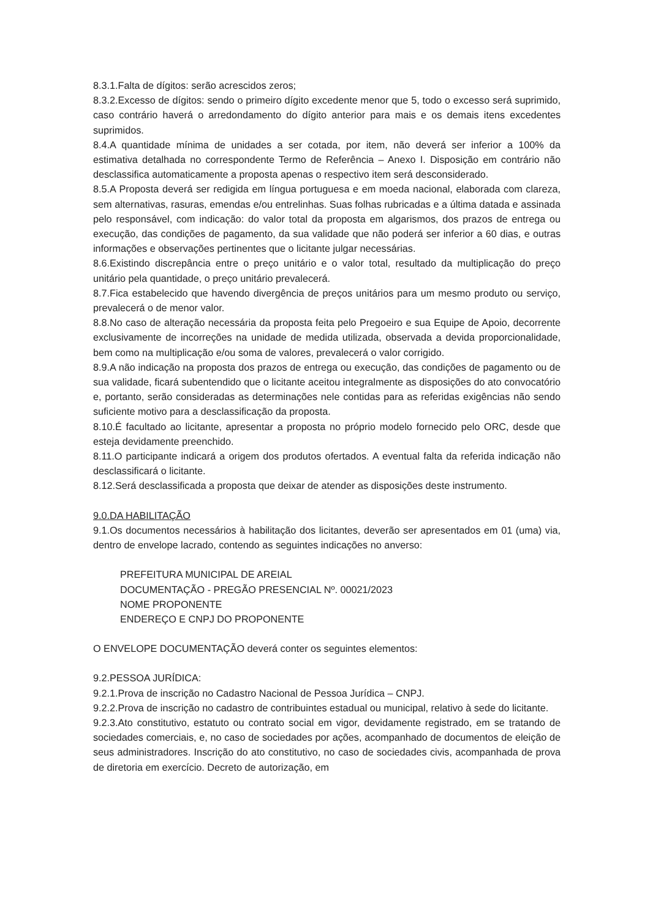8.3.1.Falta de dígitos: serão acrescidos zeros;
8.3.2.Excesso de dígitos: sendo o primeiro dígito excedente menor que 5, todo o excesso será suprimido, caso contrário haverá o arredondamento do dígito anterior para mais e os demais itens excedentes suprimidos.
8.4.A quantidade mínima de unidades a ser cotada, por item, não deverá ser inferior a 100% da estimativa detalhada no correspondente Termo de Referência – Anexo I. Disposição em contrário não desclassifica automaticamente a proposta apenas o respectivo item será desconsiderado.
8.5.A Proposta deverá ser redigida em língua portuguesa e em moeda nacional, elaborada com clareza, sem alternativas, rasuras, emendas e/ou entrelinhas. Suas folhas rubricadas e a última datada e assinada pelo responsável, com indicação: do valor total da proposta em algarismos, dos prazos de entrega ou execução, das condições de pagamento, da sua validade que não poderá ser inferior a 60 dias, e outras informações e observações pertinentes que o licitante julgar necessárias.
8.6.Existindo discrepância entre o preço unitário e o valor total, resultado da multiplicação do preço unitário pela quantidade, o preço unitário prevalecerá.
8.7.Fica estabelecido que havendo divergência de preços unitários para um mesmo produto ou serviço, prevalecerá o de menor valor.
8.8.No caso de alteração necessária da proposta feita pelo Pregoeiro e sua Equipe de Apoio, decorrente exclusivamente de incorreções na unidade de medida utilizada, observada a devida proporcionalidade, bem como na multiplicação e/ou soma de valores, prevalecerá o valor corrigido.
8.9.A não indicação na proposta dos prazos de entrega ou execução, das condições de pagamento ou de sua validade, ficará subentendido que o licitante aceitou integralmente as disposições do ato convocatório e, portanto, serão consideradas as determinações nele contidas para as referidas exigências não sendo suficiente motivo para a desclassificação da proposta.
8.10.É facultado ao licitante, apresentar a proposta no próprio modelo fornecido pelo ORC, desde que esteja devidamente preenchido.
8.11.O participante indicará a origem dos produtos ofertados. A eventual falta da referida indicação não desclassificará o licitante.
8.12.Será desclassificada a proposta que deixar de atender as disposições deste instrumento.
9.0.DA HABILITAÇÃO
9.1.Os documentos necessários à habilitação dos licitantes, deverão ser apresentados em 01 (uma) via, dentro de envelope lacrado, contendo as seguintes indicações no anverso:
PREFEITURA MUNICIPAL DE AREIAL
DOCUMENTAÇÃO - PREGÃO PRESENCIAL Nº. 00021/2023
NOME PROPONENTE
ENDEREÇO E CNPJ DO PROPONENTE
O ENVELOPE DOCUMENTAÇÃO deverá conter os seguintes elementos:
9.2.PESSOA JURÍDICA:
9.2.1.Prova de inscrição no Cadastro Nacional de Pessoa Jurídica – CNPJ.
9.2.2.Prova de inscrição no cadastro de contribuintes estadual ou municipal, relativo à sede do licitante.
9.2.3.Ato constitutivo, estatuto ou contrato social em vigor, devidamente registrado, em se tratando de sociedades comerciais, e, no caso de sociedades por ações, acompanhado de documentos de eleição de seus administradores. Inscrição do ato constitutivo, no caso de sociedades civis, acompanhada de prova de diretoria em exercício. Decreto de autorização, em